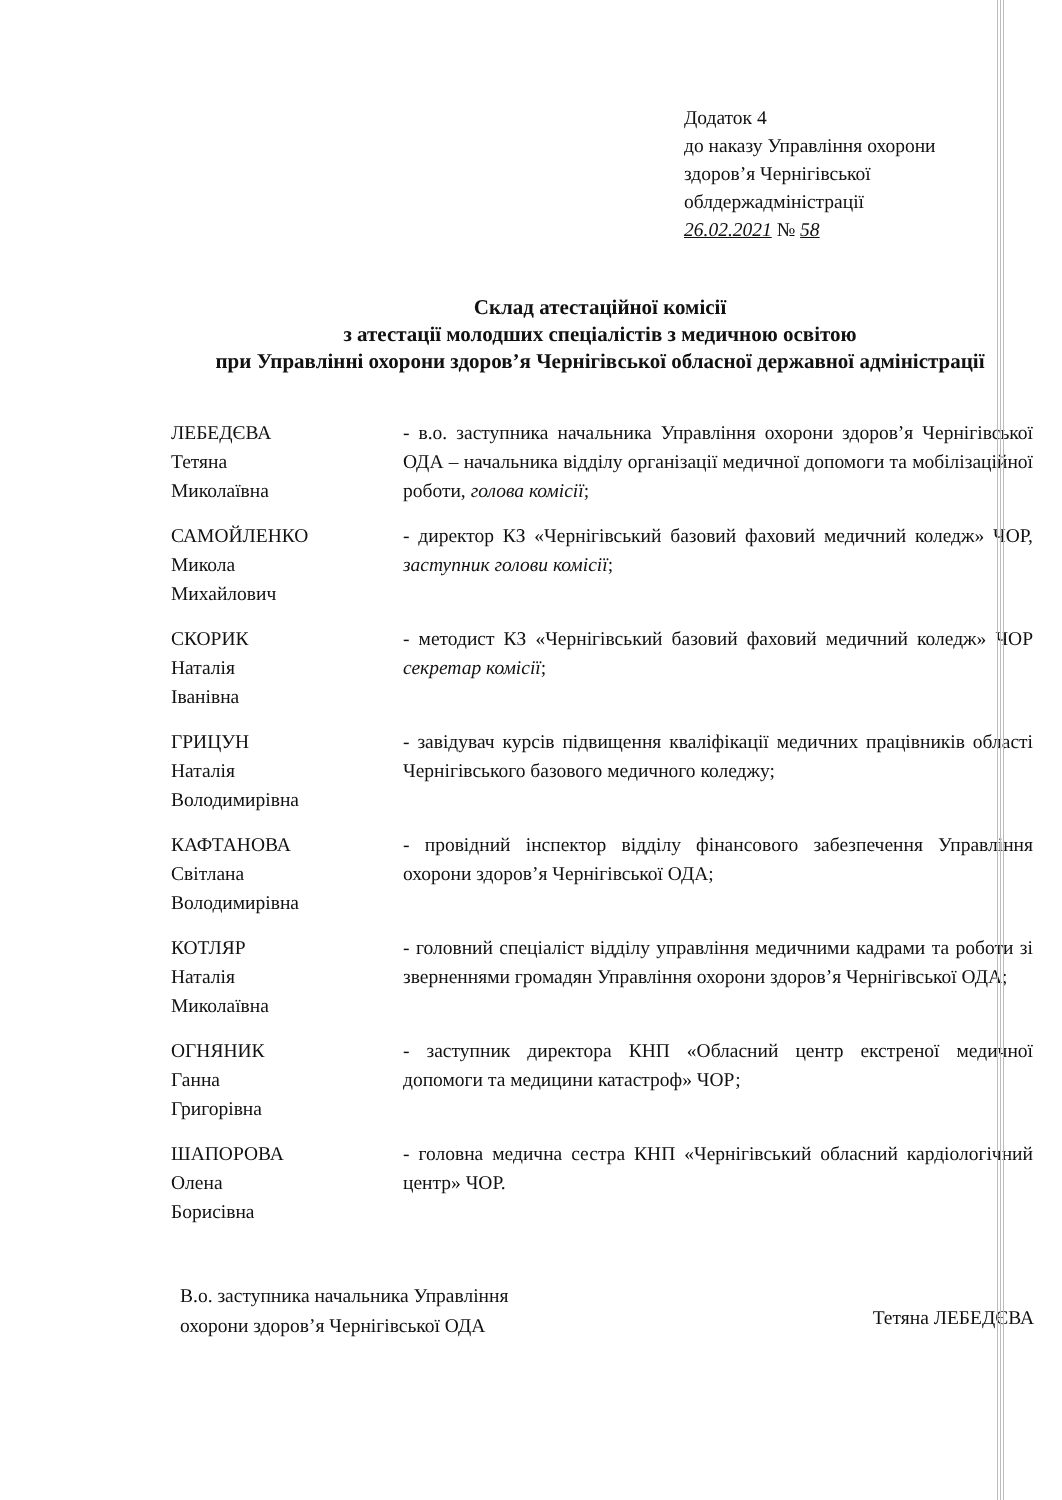Додаток 4
до наказу Управління охорони
здоров’я Чернігівської
облдержадміністрації
26.02.2021 № 58
Склад атестаційної комісії
з атестації молодших спеціалістів з медичною освітою
при Управлінні охорони здоров’я Чернігівської обласної державної адміністрації
| ЛЕБЕДЄВА Тетяна Миколаївна | - в.о. заступника начальника Управління охорони здоров’я Чернігівської ОДА – начальника відділу організації медичної допомоги та мобілізаційної роботи, голова комісії ; |
| САМОЙЛЕНКО Микола Михайлович | - директор КЗ «Чернігівський базовий фаховий медичний коледж» ЧОР, заступник голови комісії ; |
| СКОРИК Наталія Іванівна | - методист КЗ «Чернігівський базовий фаховий медичний коледж» ЧОР секретар комісії ; |
| ГРИЦУН Наталія Володимирівна | - завідувач курсів підвищення кваліфікації медичних працівників області Чернігівського базового медичного коледжу; |
| КАФТАНОВА Світлана Володимирівна | - провідний інспектор відділу фінансового забезпечення Управління охорони здоров’я Чернігівської ОДА; |
| КОТЛЯР Наталія Миколаївна | - головний спеціаліст відділу управління медичними кадрами та роботи зі зверненнями громадян Управління охорони здоров’я Чернігівської ОДА; |
| ОГНЯНИК Ганна Григорівна | - заступник директора КНП «Обласний центр екстреної медичної допомоги та медицини катастроф» ЧОР; |
| ШАПОРОВА Олена Борисівна | - головна медична сестра КНП «Чернігівський обласний кардіологічний центр» ЧОР. |
В.о. заступника начальника Управління
охорони здоров’я Чернігівської ОДА
Тетяна ЛЕБЕДЄВА